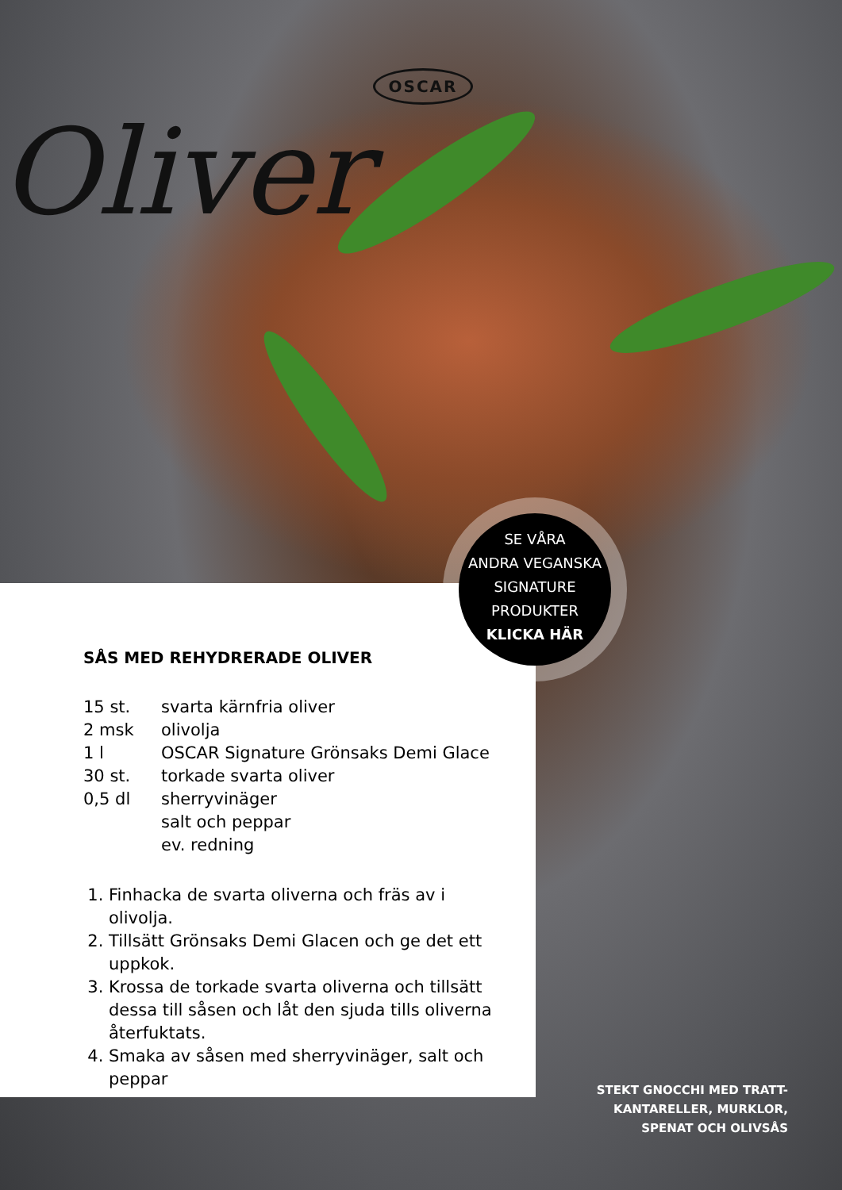OSCAR
Oliver
SÅS MED REHYDRERADE OLIVER
15 st. svarta kärnfria oliver
2 msk olivolja
1 l OSCAR Signature Grönsaks Demi Glace
30 st. torkade svarta oliver
0,5 dl sherryvinäger
salt och peppar
ev. redning
1. Finhacka de svarta oliverna och fräs av i olivolja.
2. Tillsätt Grönsaks Demi Glacen och ge det ett uppkok.
3. Krossa de torkade svarta oliverna och tillsätt dessa till såsen och låt den sjuda tills oliverna återfuktats.
4. Smaka av såsen med sherryvinäger, salt och peppar
SE VÅRA
ANDRA VEGANSKA
SIGNATURE
PRODUKTER
KLICKA HÄR
STEKT GNOCCHI MED TRATT-
KANTARELLER, MURKLOR,
SPENAT OCH OLIVSÅS